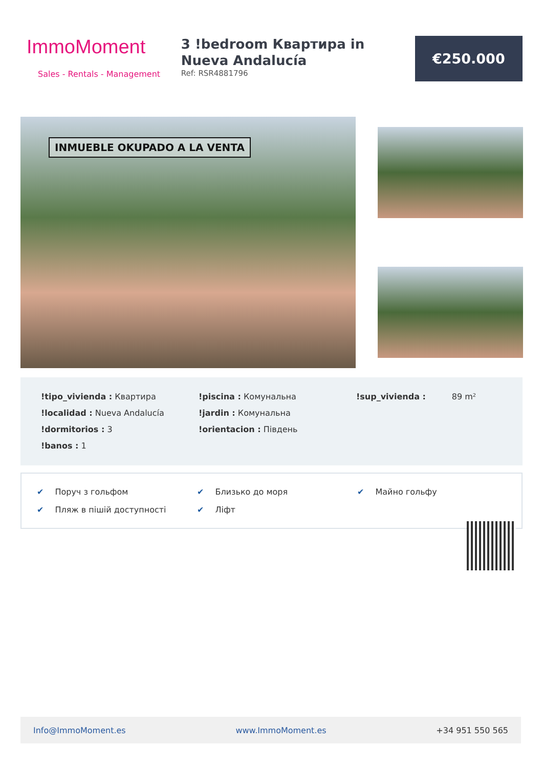ImmoMoment
Sales - Rentals - Management
3 !bedroom Квартира in Nueva Andalucía
Ref: RSR4881796
€250.000
INMUEBLE OKUPADO A LA VENTA
!tipo_vivienda : Квартира
!piscina : Комунальна
!sup_vivienda : 89 m²
!localidad : Nueva Andalucía
!jardin : Комунальна
!dormitorios : 3
!orientacion : Південь
!banos : 1
✔ Поруч з гольфом
✔ Близько до моря
✔ Майно гольфу
✔ Пляж в пішій доступності
✔ Ліфт
Info@ImmoMoment.es www.ImmoMoment.es +34 951 550 565